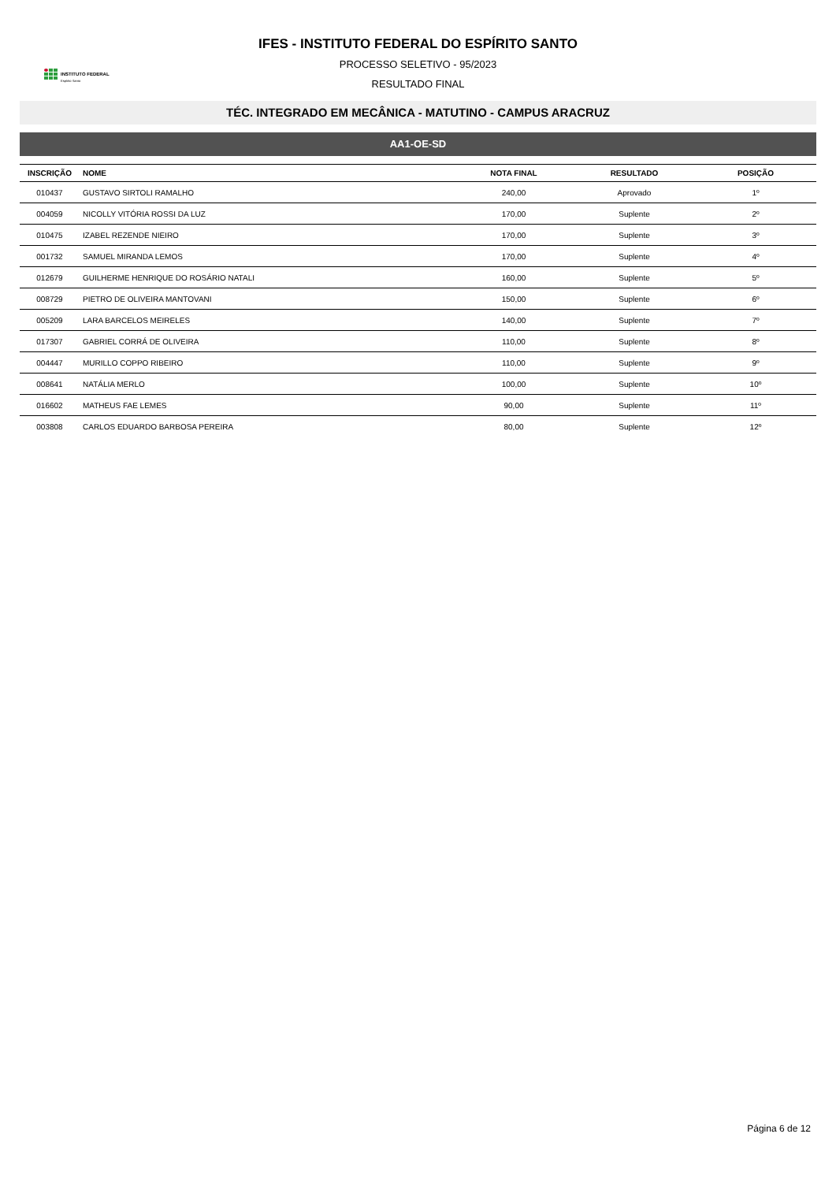INSTITUTO FEDERAL
Espírito Santo
IFES - INSTITUTO FEDERAL DO ESPÍRITO SANTO
PROCESSO SELETIVO - 95/2023
RESULTADO FINAL
TÉC. INTEGRADO EM MECÂNICA - MATUTINO - CAMPUS ARACRUZ
AA1-OE-SD
| INSCRIÇÃO | NOME | NOTA FINAL | RESULTADO | POSIÇÃO |
| --- | --- | --- | --- | --- |
| 010437 | GUSTAVO SIRTOLI RAMALHO | 240,00 | Aprovado | 1º |
| 004059 | NICOLLY VITÓRIA ROSSI DA LUZ | 170,00 | Suplente | 2º |
| 010475 | IZABEL REZENDE NIEIRO | 170,00 | Suplente | 3º |
| 001732 | SAMUEL MIRANDA LEMOS | 170,00 | Suplente | 4º |
| 012679 | GUILHERME HENRIQUE DO ROSÁRIO NATALI | 160,00 | Suplente | 5º |
| 008729 | PIETRO DE OLIVEIRA MANTOVANI | 150,00 | Suplente | 6º |
| 005209 | LARA BARCELOS MEIRELES | 140,00 | Suplente | 7º |
| 017307 | GABRIEL CORRÁ DE OLIVEIRA | 110,00 | Suplente | 8º |
| 004447 | MURILLO COPPO RIBEIRO | 110,00 | Suplente | 9º |
| 008641 | NATÁLIA MERLO | 100,00 | Suplente | 10º |
| 016602 | MATHEUS FAE LEMES | 90,00 | Suplente | 11º |
| 003808 | CARLOS EDUARDO BARBOSA PEREIRA | 80,00 | Suplente | 12º |
Página 6 de 12